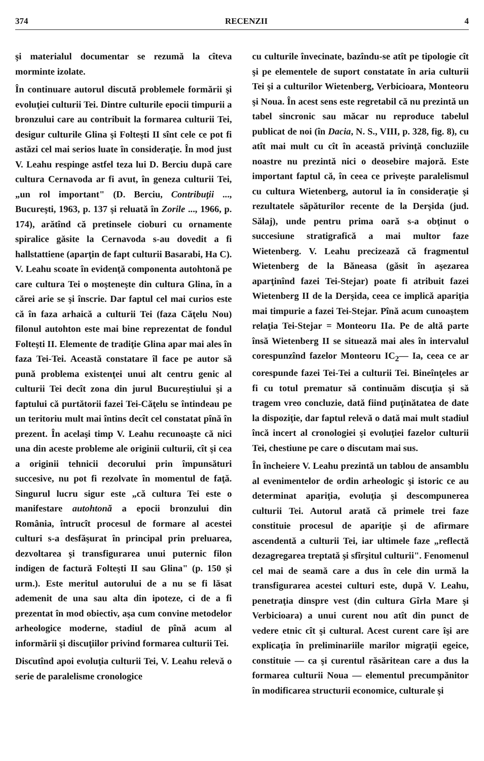374 RECENZII 4
şi materialul documentar se rezumă la cîteva morminte izolate.
În continuare autorul discută problemele formării şi evoluţiei culturii Tei. Dintre culturile epocii timpurii a bronzului care au contribuit la formarea culturii Tei, desigur culturile Glina şi Folteşti II sînt cele ce pot fi astăzi cel mai serios luate în consideraţie. În mod just V. Leahu respinge astfel teza lui D. Berciu după care cultura Cernavoda ar fi avut, în geneza culturii Tei, „un rol important" (D. Berciu, Contribuţii ..., Bucureşti, 1963, p. 137 şi reluată în Zorile ..., 1966, p. 174), arătînd că pretinsele cioburi cu ornamente spiralice găsite la Cernavoda s-au dovedit a fi hallstattiene (aparţin de fapt culturii Basarabi, Ha C). V. Leahu scoate în evidenţă componenta autohtonă pe care cultura Tei o moşteneşte din cultura Glina, în a cărei arie se şi înscrie. Dar faptul cel mai curios este că în faza arhaică a culturii Tei (faza Căţelu Nou) filonul autohton este mai bine reprezentat de fondul Folteşti II. Elemente de tradiţie Glina apar mai ales în faza Tei-Tei. Această constatare îl face pe autor să pună problema existenţei unui alt centru genic al culturii Tei decît zona din jurul Bucureştiului şi a faptului că purtătorii fazei Tei-Căţelu se întindeau pe un teritoriu mult mai întins decît cel constatat pînă în prezent. În acelaşi timp V. Leahu recunoaşte că nici una din aceste probleme ale originii culturii, cît şi cea a originii tehnicii decorului prin împunsături succesive, nu pot fi rezolvate în momentul de faţă. Singurul lucru sigur este „că cultura Tei este o manifestare autohtonă a epocii bronzului din România, întrucît procesul de formare al acestei culturi s-a desfăşurat în principal prin preluarea, dezvoltarea şi transfigurarea unui puternic filon indigen de factură Folteşti II sau Glina" (p. 150 şi urm.). Este meritul autorului de a nu se fi lăsat ademenit de una sau alta din ipoteze, ci de a fi prezentat în mod obiectiv, aşa cum convine metodelor arheologice moderne, stadiul de pînă acum al informării şi discuţiilor privind formarea culturii Tei.
Discutînd apoi evoluţia culturii Tei, V. Leahu relevă o serie de paralelisme cronologice
cu culturile învecinate, bazîndu-se atît pe tipologie cît şi pe elementele de suport constatate în aria culturii Tei şi a culturilor Wietenberg, Verbicioara, Monteoru şi Noua. În acest sens este regretabil că nu prezintă un tabel sincronic sau măcar nu reproduce tabelul publicat de noi (în Dacia, N. S., VIII, p. 328, fig. 8), cu atît mai mult cu cît în această privinţă concluziile noastre nu prezintă nici o deosebire majoră. Este important faptul că, în ceea ce priveşte paralelismul cu cultura Wietenberg, autorul ia în consideraţie şi rezultatele săpăturilor recente de la Derşida (jud. Sălaj), unde pentru prima oară s-a obţinut o succesiune stratigrafică a mai multor faze Wietenberg. V. Leahu precizează că fragmentul Wietenberg de la Băneasa (găsit în aşezarea aparţinînd fazei Tei-Stejar) poate fi atribuit fazei Wietenberg II de la Derşida, ceea ce implică apariţia mai timpurie a fazei Tei-Stejar. Pînă acum cunoaştem relaţia Tei-Stejar = Monteoru IIa. Pe de altă parte însă Wietenberg II se situează mai ales în intervalul corespunzînd fazelor Monteoru IC<sub>2</sub>— Ia, ceea ce ar corespunde fazei Tei-Tei a culturii Tei. Bineînţeles ar fi cu totul prematur să continuăm discuţia şi să tragem vreo concluzie, dată fiind puţinătatea de date la dispoziţie, dar faptul relevă o dată mai mult stadiul încă incert al cronologiei şi evoluţiei fazelor culturii Tei, chestiune pe care o discutam mai sus.
În încheiere V. Leahu prezintă un tablou de ansamblu al evenimentelor de ordin arheologic şi istoric ce au determinat apariţia, evoluţia şi descompunerea culturii Tei. Autorul arată că primele trei faze constituie procesul de apariţie şi de afirmare ascendentă a culturii Tei, iar ultimele faze „reflectă dezagregarea treptată şi sfîrşitul culturii". Fenomenul cel mai de seamă care a dus în cele din urmă la transfigurarea acestei culturi este, după V. Leahu, penetraţia dinspre vest (din cultura Gîrla Mare şi Verbicioara) a unui curent nou atît din punct de vedere etnic cît şi cultural. Acest curent care îşi are explicaţia în preliminariile marilor migraţii egeice, constituie — ca şi curentul răsăritean care a dus la formarea culturii Noua — elementul precumpănitor în modificarea structurii economice, culturale şi